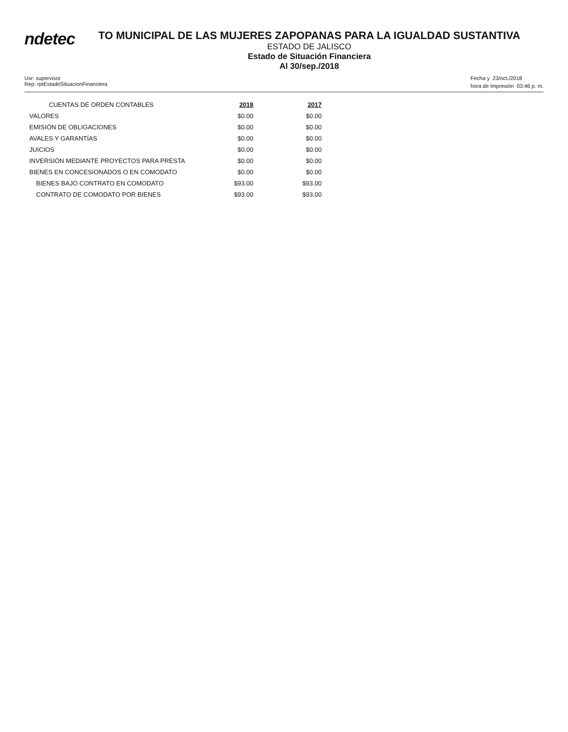ndetec
TO MUNICIPAL DE LAS MUJERES ZAPOPANAS PARA LA IGUALDAD SUSTANTIVA
ESTADO DE JALISCO
Estado de Situación Financiera
Al 30/sep./2018
Usr: supervisor
Rep: rptEstadoSituacionFinanciera
Fecha y 23/oct./2018
hora de Impresión 03:46 p. m.
| CUENTAS DE ORDEN CONTABLES | 2018 | 2017 |
| VALORES | $0.00 | $0.00 |
| EMISIÓN DE OBLIGACIONES | $0.00 | $0.00 |
| AVALES Y GARANTÍAS | $0.00 | $0.00 |
| JUICIOS | $0.00 | $0.00 |
| INVERSIÓN MEDIANTE PROYECTOS PARA PRESTA | $0.00 | $0.00 |
| BIENES EN CONCESIONADOS O EN COMODATO | $0.00 | $0.00 |
| BIENES BAJO CONTRATO EN COMODATO | $93.00 | $93.00 |
| CONTRATO DE COMODATO POR BIENES | $93.00 | $93.00 |